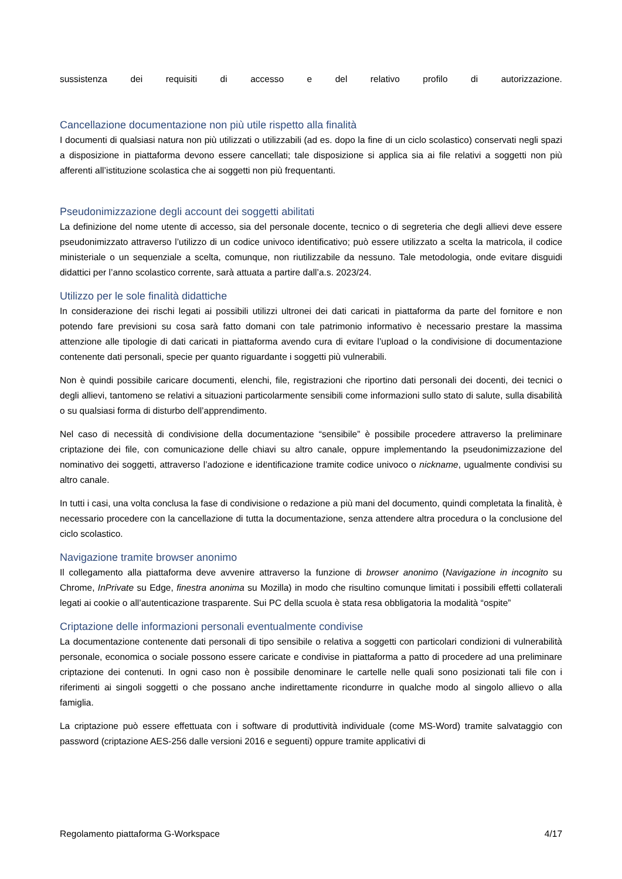sussistenza dei requisiti di accesso e del relativo profilo di autorizzazione.
Cancellazione documentazione non più utile rispetto alla finalità
I documenti di qualsiasi natura non più utilizzati o utilizzabili (ad es. dopo la fine di un ciclo scolastico) conservati negli spazi a disposizione in piattaforma devono essere cancellati; tale disposizione si applica sia ai file relativi a soggetti non più afferenti all’istituzione scolastica che ai soggetti non più frequentanti.
Pseudonimizzazione degli account dei soggetti abilitati
La definizione del nome utente di accesso, sia del personale docente, tecnico o di segreteria che degli allievi deve essere pseudonimizzato attraverso l’utilizzo di un codice univoco identificativo; può essere utilizzato a scelta la matricola, il codice ministeriale o un sequenziale a scelta, comunque, non riutilizzabile da nessuno. Tale metodologia, onde evitare disguidi didattici per l’anno scolastico corrente, sarà attuata a partire dall’a.s. 2023/24.
Utilizzo per le sole finalità didattiche
In considerazione dei rischi legati ai possibili utilizzi ultronei dei dati caricati in piattaforma da parte del fornitore e non potendo fare previsioni su cosa sarà fatto domani con tale patrimonio informativo è necessario prestare la massima attenzione alle tipologie di dati caricati in piattaforma avendo cura di evitare l’upload o la condivisione di documentazione contenente dati personali, specie per quanto riguardante i soggetti più vulnerabili.
Non è quindi possibile caricare documenti, elenchi, file, registrazioni che riportino dati personali dei docenti, dei tecnici o degli allievi, tantomeno se relativi a situazioni particolarmente sensibili come informazioni sullo stato di salute, sulla disabilità o su qualsiasi forma di disturbo dell’apprendimento.
Nel caso di necessità di condivisione della documentazione “sensibile” è possibile procedere attraverso la preliminare criptazione dei file, con comunicazione delle chiavi su altro canale, oppure implementando la pseudonimizzazione del nominativo dei soggetti, attraverso l’adozione e identificazione tramite codice univoco o nickname, ugualmente condivisi su altro canale.
In tutti i casi, una volta conclusa la fase di condivisione o redazione a più mani del documento, quindi completata la finalità, è necessario procedere con la cancellazione di tutta la documentazione, senza attendere altra procedura o la conclusione del ciclo scolastico.
Navigazione tramite browser anonimo
Il collegamento alla piattaforma deve avvenire attraverso la funzione di browser anonimo (Navigazione in incognito su Chrome, InPrivate su Edge, finestra anonima su Mozilla) in modo che risultino comunque limitati i possibili effetti collaterali legati ai cookie o all’autenticazione trasparente. Sui PC della scuola è stata resa obbligatoria la modalità “ospite”
Criptazione delle informazioni personali eventualmente condivise
La documentazione contenente dati personali di tipo sensibile o relativa a soggetti con particolari condizioni di vulnerabilità personale, economica o sociale possono essere caricate e condivise in piattaforma a patto di procedere ad una preliminare criptazione dei contenuti. In ogni caso non è possibile denominare le cartelle nelle quali sono posizionati tali file con i riferimenti ai singoli soggetti o che possano anche indirettamente ricondurre in qualche modo al singolo allievo o alla famiglia.
La criptazione può essere effettuata con i software di produttività individuale (come MS-Word) tramite salvataggio con password (criptazione AES-256 dalle versioni 2016 e seguenti) oppure tramite applicativi di
Regolamento piattaforma G-Workspace 4/17